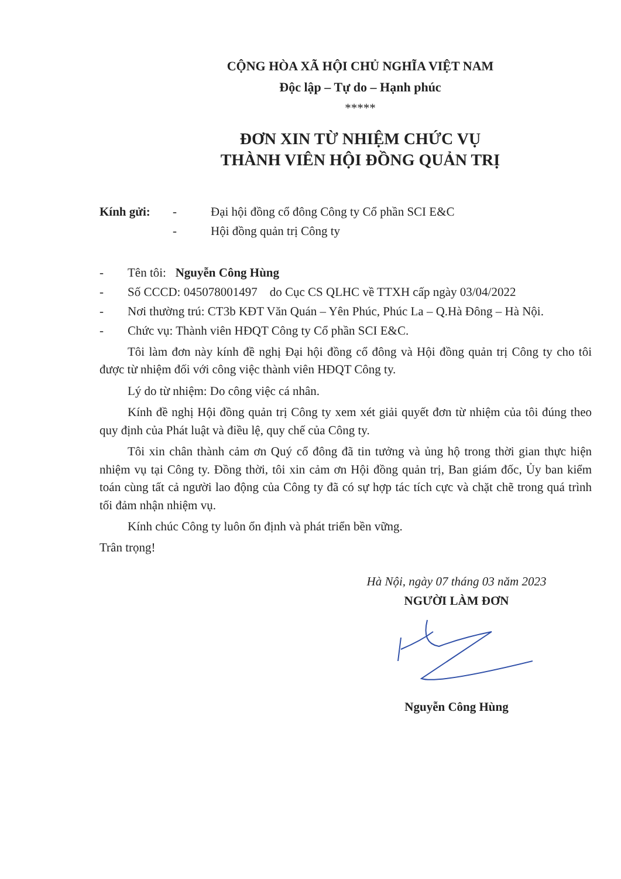CỘNG HÒA XÃ HỘI CHỦ NGHĨA VIỆT NAM
Độc lập – Tự do – Hạnh phúc
*****
ĐƠN XIN TỪ NHIỆM CHỨC VỤ
THÀNH VIÊN HỘI ĐỒNG QUẢN TRỊ
Kính gửi: - Đại hội đồng cổ đông Công ty Cổ phần SCI E&C
- Hội đồng quản trị Công ty
- Tên tôi: Nguyễn Công Hùng
- Số CCCD: 045078001497 do Cục CS QLHC về TTXH cấp ngày 03/04/2022
- Nơi thường trú: CT3b KĐT Văn Quán – Yên Phúc, Phúc La – Q.Hà Đông – Hà Nội.
- Chức vụ: Thành viên HĐQT Công ty Cổ phần SCI E&C.
Tôi làm đơn này kính đề nghị Đại hội đồng cổ đông và Hội đồng quản trị Công ty cho tôi được từ nhiệm đối với công việc thành viên HĐQT Công ty.
Lý do từ nhiệm: Do công việc cá nhân.
Kính đề nghị Hội đồng quản trị Công ty xem xét giải quyết đơn từ nhiệm của tôi đúng theo quy định của Phát luật và điều lệ, quy chế của Công ty.
Tôi xin chân thành cảm ơn Quý cổ đông đã tin tưởng và ủng hộ trong thời gian thực hiện nhiệm vụ tại Công ty. Đồng thời, tôi xin cảm ơn Hội đồng quản trị, Ban giám đốc, Ủy ban kiểm toán cùng tất cả người lao động của Công ty đã có sự hợp tác tích cực và chặt chẽ trong quá trình tối đảm nhận nhiệm vụ.
Kính chúc Công ty luôn ổn định và phát triển bền vững.
Trân trọng!
Hà Nội, ngày 07 tháng 03 năm 2023
NGƯỜI LÀM ĐƠN
Nguyễn Công Hùng